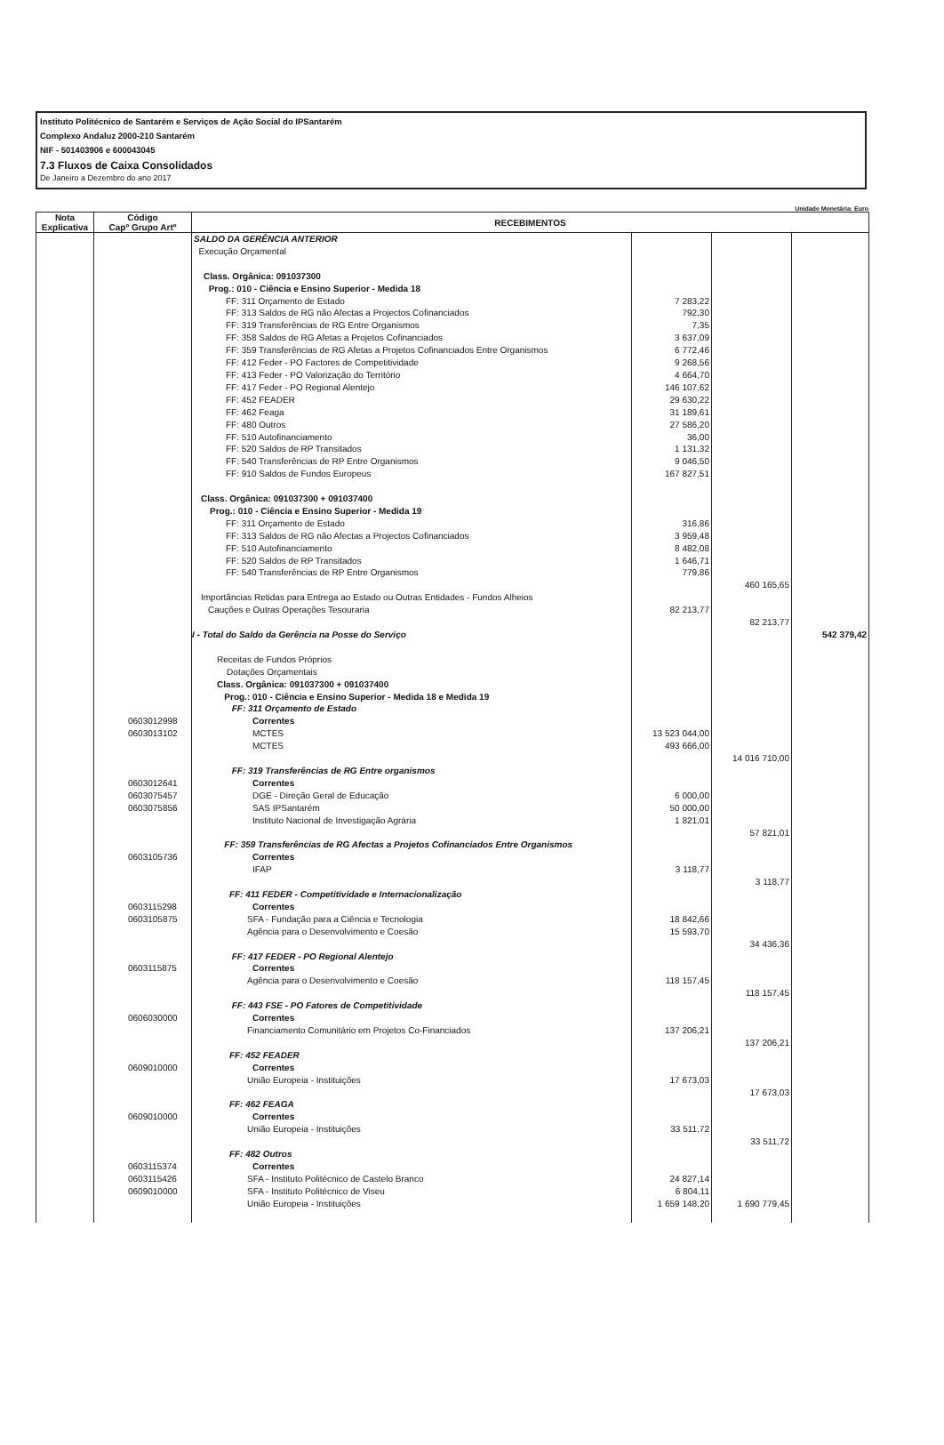Instituto Politécnico de Santarém e Serviços de Ação Social do IPSantarém
Complexo Andaluz 2000-210 Santarém
NIF - 501403906 e 600043045
7.3 Fluxos de Caixa Consolidados
De Janeiro a Dezembro do ano 2017
Unidade Monetária: Euro
| Nota Explicativa | Código Capº Grupo Artº | RECEBIMENTOS | | | |
| --- | --- | --- | --- | --- | --- |
| | | SALDO DA GERÊNCIA ANTERIOR Execução Orçamental Class. Orgânica: 091037300 Prog.: 010 - Ciência e Ensino Superior - Medida 18 | | | |
| | | FF: 311 Orçamento de Estado FF: 313 Saldos de RG não Afectas a Projectos Cofinanciados FF: 319 Transferências de RG Entre Organismos FF: 358 Saldos de RG Afetas a Projetos Cofinanciados FF: 359 Transferências de RG Afetas a Projetos Cofinanciados Entre Organismos FF: 412 Feder - PO Factores de Competitividade FF: 413 Feder - PO Valorização do Território FF: 417 Feder - PO Regional Alentejo FF: 452 FEADER FF: 462 Feaga FF: 480 Outros FF: 510 Autofinanciamento FF: 520 Saldos de RP Transitados FF: 540 Transferências de RP Entre Organismos FF: 910 Saldos de Fundos Europeus Class. Orgânica: 091037300 + 091037400 Prog.: 010 - Ciência e Ensino Superior - Medida 19 FF: 311 Orçamento de Estado FF: 313 Saldos de RG não Afectas a Projectos Cofinanciados FF: 510 Autofinanciamento FF: 520 Saldos de RP Transitados FF: 540 Transferências de RP Entre Organismos Importâncias Retidas para Entrega ao Estado ou Outras Entidades - Fundos Alheios Cauções e Outras Operações Tesouraria I - Total do Saldo da Gerência na Posse do Serviço | 7 283,22 792,30 7,35 3 637,09 6 772,46 9 268,56 4 664,70 146 107,62 29 630,22 31 189,61 27 586,20 36,00 1 131,32 9 046,50 167 827,51 316,86 3 959,48 8 482,08 1 646,71 779,86 82 213,77 | 460 165,65 82 213,77 | 542 379,42 |
| | 0603012998 0603013102 0603012641 0603075457 0603075856 0603105736 0603115298 0603105875 0603115875 0606030000 0609010000 0609010000 0603115374 0603115426 0609010000 | Receitas de Fundos Próprios Dotações Orçamentais Class. Orgânica: 091037300 + 091037400 Prog.: 010 - Ciência e Ensino Superior - Medida 18 e Medida 19 FF: 311 Orçamento de Estado Correntes MCTES MCTES FF: 319 Transferências de RG Entre organismos Correntes DGE - Direção Geral de Educação SAS IPSantarém Instituto Nacional de Investigação Agrária FF: 359 Transferências de RG Afectas a Projetos Cofinanciados Entre Organismos Correntes IFAP FF: 411 FEDER - Competitividade e Internacionalização Correntes SFA - Fundação para a Ciência e Tecnologia Agência para o Desenvolvimento e Coesão FF: 417 FEDER - PO Regional Alentejo Correntes Agência para o Desenvolvimento e Coesão FF: 443 FSE - PO Fatores de Competitividade Correntes Financiamento Comunitário em Projetos Co-Financiados FF: 452 FEADER Correntes União Europeia - Instituições FF: 462 FEAGA Correntes União Europeia - Instituições FF: 482 Outros Correntes SFA - Instituto Politécnico de Castelo Branco SFA - Instituto Politécnico de Viseu União Europeia - Instituições | 13 523 044,00 493 666,00 6 000,00 50 000,00 1 821,01 3 118,77 18 842,66 15 593,70 118 157,45 137 206,21 17 673,03 33 511,72 24 827,14 6 804,11 1 659 148,20 | 14 016 710,00 57 821,01 3 118,77 34 436,36 118 157,45 137 206,21 17 673,03 33 511,72 1 690 779,45 | |